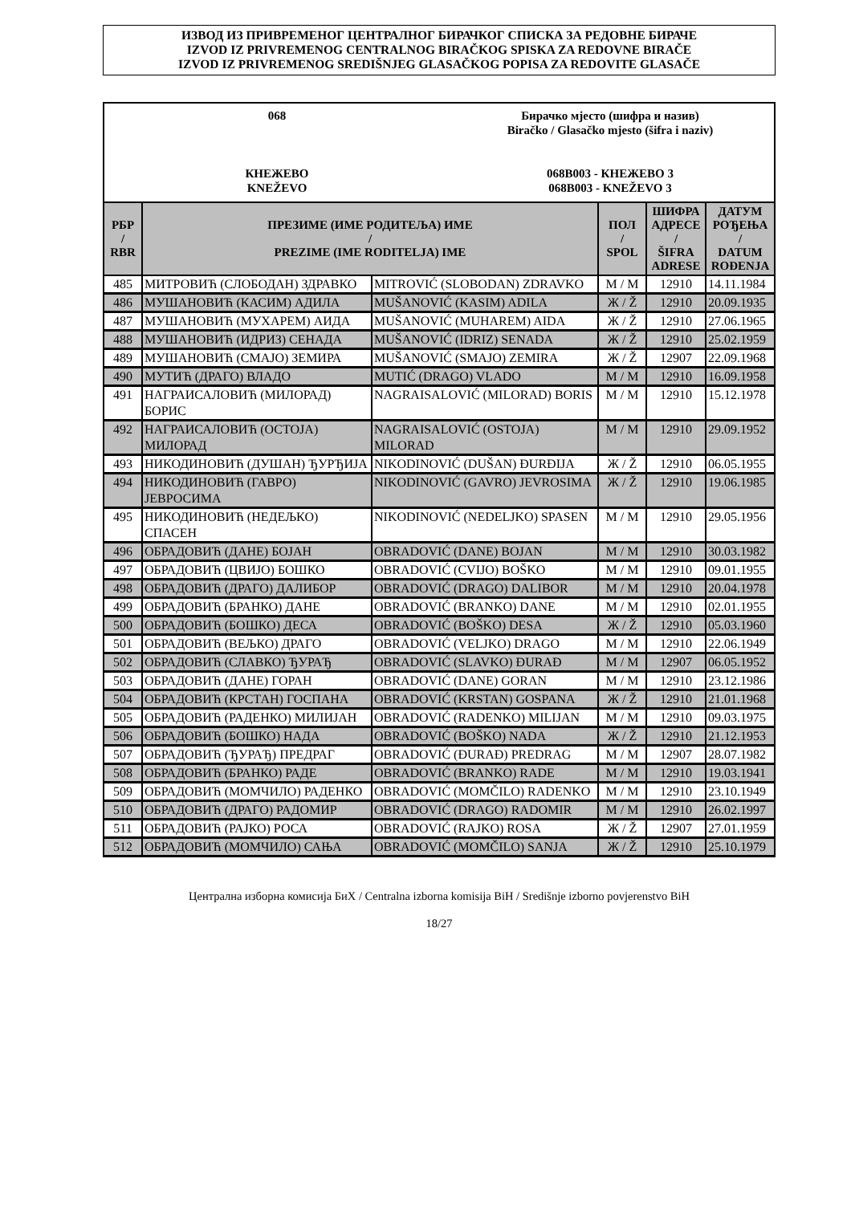ИЗВОД ИЗ ПРИВРЕМЕНОГ ЦЕНТРАЛНОГ БИРАЧКОГ СПИСКА ЗА РЕДОВНЕ БИРАЧЕ
IZVOD IZ PRIVREMENOG CENTRALNOG BIRAČKOG SPISKA ZA REDOVNE BIRAČE
IZVOD IZ PRIVREMENOG SREDIŠNJEG GLASAČKOG POPISA ZA REDOVITE GLASAČE
068
КНЕЖЕВО
KNEŽEVO
Бирачко мјесто (шифра и назив)
Biračko / Glasačko mjesto (šifra i naziv)
068B003 - КНЕЖЕВО 3
068B003 - KNEŽEVO 3
| РБР / RBR | ПРЕЗИМЕ (ИМЕ РОДИТЕЉА) ИМЕ / PREZIME (IME RODITELJA) IME | | ПОЛ / SPOL | ШИФРА АДРЕСЕ / ŠIFRA ADRESE | ДАТУМ РОЂЕЊА / DATUM ROĐENJA |
| --- | --- | --- | --- | --- | --- |
| 485 | МИТРОВИЋ (СЛОБОДАН) ЗДРАВКО | MITROVIĆ (SLOBODAN) ZDRAVKO | М / M | 12910 | 14.11.1984 |
| 486 | МУШАНОВИЋ (КАСИМ) АДИЛА | MUŠANOVIĆ (KASIM) ADILA | Ж / Ž | 12910 | 20.09.1935 |
| 487 | МУШАНОВИЋ (МУХАРЕМ) АИДА | MUŠANOVIĆ (MUHAREM) AIDA | Ж / Ž | 12910 | 27.06.1965 |
| 488 | МУШАНОВИЋ (ИДРИЗ) СЕНАДА | MUŠANOVIĆ (IDRIZ) SENADA | Ж / Ž | 12910 | 25.02.1959 |
| 489 | МУШАНОВИЋ (СМАЈО) ЗЕМИРА | MUŠANOVIĆ (SMAJO) ZEMIRA | Ж / Ž | 12907 | 22.09.1968 |
| 490 | МУТИЋ (ДРАГО) ВЛАДО | MUTIĆ (DRAGO) VLADO | М / M | 12910 | 16.09.1958 |
| 491 | НАГРАИСАЛОВИЋ (МИЛОРАД) БОРИС | NAGRAISALOVIĆ (MILORAD) BORIS | М / M | 12910 | 15.12.1978 |
| 492 | НАГРАИСАЛОВИЋ (ОСТОЈА) МИЛОРАД | NAGRAISALOVIĆ (OSTOJA) MILORAD | М / M | 12910 | 29.09.1952 |
| 493 | НИКОДИНОВИЋ (ДУШАН) ЂУРЂИЈА | NIKODINOVIĆ (DUŠAN) ĐURĐIJA | Ж / Ž | 12910 | 06.05.1955 |
| 494 | НИКОДИНОВИЋ (ГАВРО) ЈЕВРОСИМА | NIKODINOVIĆ (GAVRO) JEVROSIMA | Ж / Ž | 12910 | 19.06.1985 |
| 495 | НИКОДИНОВИЋ (НЕДЕЉКО) СПАСЕН | NIKODINOVIĆ (NEDELJKO) SPASEN | М / M | 12910 | 29.05.1956 |
| 496 | ОБРАДОВИЋ (ДАНЕ) БОЈАН | OBRADOVIĆ (DANE) BOJAN | М / M | 12910 | 30.03.1982 |
| 497 | ОБРАДОВИЋ (ЦВИЈО) БОШКО | OBRADOVIĆ (CVIJO) BOŠKO | М / M | 12910 | 09.01.1955 |
| 498 | ОБРАДОВИЋ (ДРАГО) ДАЛИБОР | OBRADOVIĆ (DRAGO) DALIBOR | М / M | 12910 | 20.04.1978 |
| 499 | ОБРАДОВИЋ (БРАНКО) ДАНЕ | OBRADOVIĆ (BRANKO) DANE | М / M | 12910 | 02.01.1955 |
| 500 | ОБРАДОВИЋ (БОШКО) ДЕСА | OBRADOVIĆ (BOŠKO) DESA | Ж / Ž | 12910 | 05.03.1960 |
| 501 | ОБРАДОВИЋ (ВЕЉКО) ДРАГО | OBRADOVIĆ (VELJKO) DRAGO | М / M | 12910 | 22.06.1949 |
| 502 | ОБРАДОВИЋ (СЛАВКО) ЂУРАЂ | OBRADOVIĆ (SLAVKO) ĐURAĐ | М / M | 12907 | 06.05.1952 |
| 503 | ОБРАДОВИЋ (ДАНЕ) ГОРАН | OBRADOVIĆ (DANE) GORAN | М / M | 12910 | 23.12.1986 |
| 504 | ОБРАДОВИЋ (КРСТАН) ГОСПАНА | OBRADOVIĆ (KRSTAN) GOSPANA | Ж / Ž | 12910 | 21.01.1968 |
| 505 | ОБРАДОВИЋ (РАДЕНКО) МИЛИЈАН | OBRADOVIĆ (RADENKO) MILIJAN | М / M | 12910 | 09.03.1975 |
| 506 | ОБРАДОВИЋ (БОШКО) НАДА | OBRADOVIĆ (BOŠKO) NADA | Ж / Ž | 12910 | 21.12.1953 |
| 507 | ОБРАДОВИЋ (ЂУРАЂ) ПРЕДРАГ | OBRADOVIĆ (ĐURAĐ) PREDRAG | М / M | 12907 | 28.07.1982 |
| 508 | ОБРАДОВИЋ (БРАНКО) РАДЕ | OBRADOVIĆ (BRANKO) RADE | М / M | 12910 | 19.03.1941 |
| 509 | ОБРАДОВИЋ (МОМЧИЛО) РАДЕНКО | OBRADOVIĆ (MOMČILO) RADENKO | М / M | 12910 | 23.10.1949 |
| 510 | ОБРАДОВИЋ (ДРАГО) РАДОМИР | OBRADOVIĆ (DRAGO) RADOMIR | М / M | 12910 | 26.02.1997 |
| 511 | ОБРАДОВИЋ (РАЈКО) РОСА | OBRADOVIĆ (RAJKO) ROSA | Ж / Ž | 12907 | 27.01.1959 |
| 512 | ОБРАДОВИЋ (МОМЧИЛО) САЊА | OBRADOVIĆ (MOMČILO) SANJA | Ж / Ž | 12910 | 25.10.1979 |
Централна изборна комисија БиХ / Centralna izborna komisija BiH / Središnje izborno povjerenstvo BiH
18/27